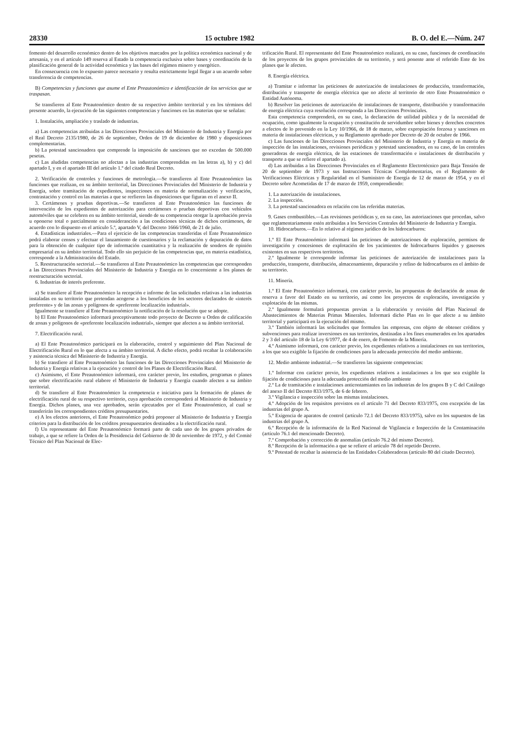28330 15 octubre 1982 B. O. del E.—Núm. 247
fomento del desarrollo económico dentro de los objetivos marcados por la política económica nacional y de artesanía, y en el artículo 149 reserva al Estado la competencia exclusiva sobre bases y coordinación de la planificación general de la actividad económica y las bases del régimen minero y energético.
En consecuencia con lo expuesto parece necesario y resulta estrictamente legal llegar a un acuerdo sobre transferencia de competencias.
B) Competencias y funciones que asume el Ente Preautonómico e identificación de los servicios que se traspasan.
Se transfieren al Ente Preautonómico dentro de su respectivo ámbito territorial y en los términos del presente acuerdo, la ejecución de las siguientes competencias y funciones en las materias que se señalan:
1. Instalación, ampliación y traslado de industrias.
a) Las competencias atribuidas a las Direcciones Provinciales del Ministerio de Industria y Energía por el Real Decreto 2135/1980, de 26 de septiembre, Orden de 19 de diciembre de 1980 y disposiciones complementarias.
b) La potestad sancionadora que comprende la imposición de sanciones que no excedan de 500.000 pesetas.
c) Las aludidas competencias no afectan a las industrias comprendidas en las letras a), b) y c) del apartado I, y en el apartado III del artículo 1.º del citado Real Decreto.
2. Verificación de controles y funciones de metrología.—Se transfieren al Ente Preautonómico las funciones que realizan, en su ámbito territorial, las Direcciones Provinciales del Ministerio de Industria y Energía, sobre tramitación de expedientes, inspecciones en materia de normalización y verificación, contrastación y control en las materias a que se rerfieren las disposiciones que figuran en el anexo II.
3. Certámenes y pruebas deportivas.—Se transfieren al Ente Preautonómico las funciones de intervención de los expedientes de autorización para certámenes o pruebas deportivas con vehículos automóviles que se celebren en su ámbito territorial, siendo de su competencia otorgar la aprobación previa u oponerse total o parcialmente en consideranción a las condiciones técnicas de dichos certámenes, de acuerdo con lo dispuesto en el artículo 5.º, apartado V, del Decreto 1666/1960, de 21 de julio.
4. Estadísticas industriales.—Para el ejercicio de las competencias transferidas el Ente Preautonómico podrá elaborar censos y efectuar el lanzamiento de cuestionarios y la reclamación y depuración de datos para la obtención de cualquier tipo de información cuantitativa y la realización de sondeos de opinión empresarial en su ámbito territorial. Todo ello sin perjuicio de las competencias que, en materia estadística, corresponde a la Administración del Estado.
5. Reestructuración sectorial.—Se transfieren al Ente Preautonómico las competencias que corresponden a las Direcciones Provinciales del Ministerio de Industria y Energía en lo concerniente a los planes de reestructuración sectorial.
6. Industrias de interés preferente.
a) Se transfiere al Ente Preautonómico la recepción e informe de las solicitudes relativas a las industrias instaladas en su territorio que pretendan acogerse a los beneficios de los sectores declarados de «interés preferente» y de las zonas y polígonos de «preferente localización industrial».
Igualmente se transfiere al Ente Preautonómico la notificación de la resolución que se adopte.
b) El Ente Preautonómico informará preceptivamente todo proyecto de Decreto u Orden de calificación de zonas y polígonos de «preferente localización industrial», siempre que afecten a su ámbito territorial.
7. Electrificación rural.
a) El Ente Preautonómico participará en la elaboración, control y seguimiento del Plan Nacional de Electrificación Rural en lo que afecta a su ámbito territorial. A dicho efecto, podrá recabar la colaboración y asistencia técnica del Ministerio de Industria y Energía.
b) Se transfiere al Ente Preautonómico las funciones de las Direcciones Provinciales del Ministerio de Industria y Energía relativas a la ejecución y control de los Planes de Electrificación Rural.
c) Asimismo, el Ente Preautonómico informará, con carácter previo, los estudios, programas o planes que sobre electrificación rural elabore el Ministerio de Industria y Energía cuando afecten a su ámbito territorial.
d) Se transfiere al Ente Preautonómico la competencia e iniciativa para la formación de planes de electrificación rural de su respectivo territorio, cuya aprobación corresponderá al Ministerio de Industria y Energía. Dichos planes, una vez aprobados, serán ejecutados por el Ente Preautonómico, al cual se transferirán los correspondientes créditos presupuestarios.
e) A los efectos anteriores, el Ente Preautonómico podrá proponer al Ministerio de Industria y Energía criterios para la distribución de los créditos presupuestarios destinados a la electrificación rural.
f) Un representante del Ente Preautonómico formará parte de cada uno de los grupos privados de trabajo, a que se refiere la Orden de la Presidencia del Gobierno de 30 de noviembre de 1972, y del Comité Técnico del Plan Nacional de Elec-
trificación Rural. El representante del Ente Preautonómico realizará, en su caso, funciones de coordinación de los proyectos de los grupos provinciales de su territorio, y será ponente ante el referido Ente de los planes que le afecten.
8. Energía eléctrica.
a) Tramitar e informar las peticiones de autorización de instalaciones de producción, transformación, distribución y transporte de energía eléctrica que no afecte al territorio de otro Ente Preautonómico o Entidad Autónoma.
b) Resolver las peticiones de autorización de instalaciones de transporte, distribución y transformación de energía eléctrica cuya resolución corresponda a las Direcciones Provinciales.
Esta competencia comprenderá, en su caso, la declaración de utilidad pública y de la necesidad de ocupación, como igualmente la ocupación y constitución de servidumbre sobre bienes y derechos concretos a efectos de lo prevenido en la Ley 10/1966, de 18 de marzo, sobre expropiación forzosa y sanciones en materia de instalaciones eléctricas, y su Reglamento aprobado por Decreto de 20 de octubre de 1966.
c) Las funciones de las Direcciones Provinciales del Ministerio de Industria y Energía en materia de inspección de las instalaciones, revisiones periódicas y potestad sancionadora, en su caso, de las centrales generadoras de energía eléctrica, de las estaciones de transformación e instalaciones de distribución y transporte a que se refiere el apartado a).
d) Las atribuidas a las Direcciones Provinciales en el Reglamento Electrotécnico para Baja Tensión de 20 de septiembre de 1973 y sus Instrucciones Técnicas Complementarias, en el Reglamento de Verificaciones Eléctricas y Regularidad en el Suministro de Energía de 12 de marzo de 1954, y en el Decreto sobre Acometidas de 17 de marzo de 1959, comprendiendo:
1. La autorización de instalaciones.
2. La inspección.
3. La potestad sancionadora en relación con las referidas materias.
9. Gases combustibles.—Las revisiones periódicas y, en su caso, las autorizaciones que procedan, salvo que reglamentariamente estén atribuidas a los Servicios Centrales del Ministerio de Industria y Energía.
10. Hidrocarburos.—En lo relativo al régimen jurídico de los hidrocarburos:
1.º El Ente Preautonómico informará las peticiones de autorizaciones de exploración, permisos de investigación y concesiones de explotación de los yacimientos de hidrocarburos líquidos y gaseosos existentes en sus respectivos territorios.
2.º Igualmente le corresponde informar las peticiones de autorización de instalaciones para la producción, transporte, distribución, almacenamiento, depuración y refino de hidrocarburos en el ámbito de su territorio.
11. Minería.
1.º El Ente Preautonómico informará, con carácter previo, las propuestas de declaración de zonas de reserva a favor del Estado en su territorio, así como los proyectos de exploración, investigación y explotación de las mismas.
2.º Igualmente formulará propuestas previas a la elaboración y revisión del Plan Nacional de Abastecimientos de Materias Primas Minerales. Informará dicho Plan en lo que afecte a su ámbito territorial y participará en la ejecución del mismo.
3.º También informará las solicitudes que formulen las empresas, con objeto de obtener créditos y subvenciones para realizar inversiones en sus territorios, destinadas a los fines enumerados en los apartados 2 y 3 del artículo 18 de la Ley 6/1977, de 4 de enero, de Fomento de la Minería.
4.º Asimismo informará, con carácter previo, los expedientes relativos a instalaciones en sus territorios, a los que sea exigible la fijación de condiciones para la adecuada protección del medio ambiente.
12. Medio ambiente industrial.—Se transfieren las siguiente competencias:
1.º Informar con carácter previo, los expedientes relativos a instalaciones a los que sea exigible la fijación de condiciones para la adecuada protección del medio ambiente
2.º La de tramitación e instalaciones anticontamiantes en las industrias de los grupos B y C del Catálogo del anexo II del Decreto 833/1975, de 6 de febrero.
3.º Vigilancia e inspección sobre las mismas instalaciones.
4.º Adopción de los requisitos previstos en el artículo 71 del Decreto 833/1975, con excepción de las industrias del grupo A.
5.º Exigencia de aparatos de control (artículo 72.1 del Decreto 833/1975), salvo en los supuestos de las industrias del grupo A.
6.º Recepción de la información de la Red Nacional de Vigilancia e Inspección de la Contaminación (artículo 76.1 del mencionado Decreto).
7.º Comprobación y corrección de anomalías (artículo 76.2 del mismo Decreto).
8.º Recepción de la información a que se refiere el artículo 78 del repetido Decreto.
9.º Potestad de recabar la asistencia de las Entidades Colaboradoras (artículo 80 del citado Decreto).